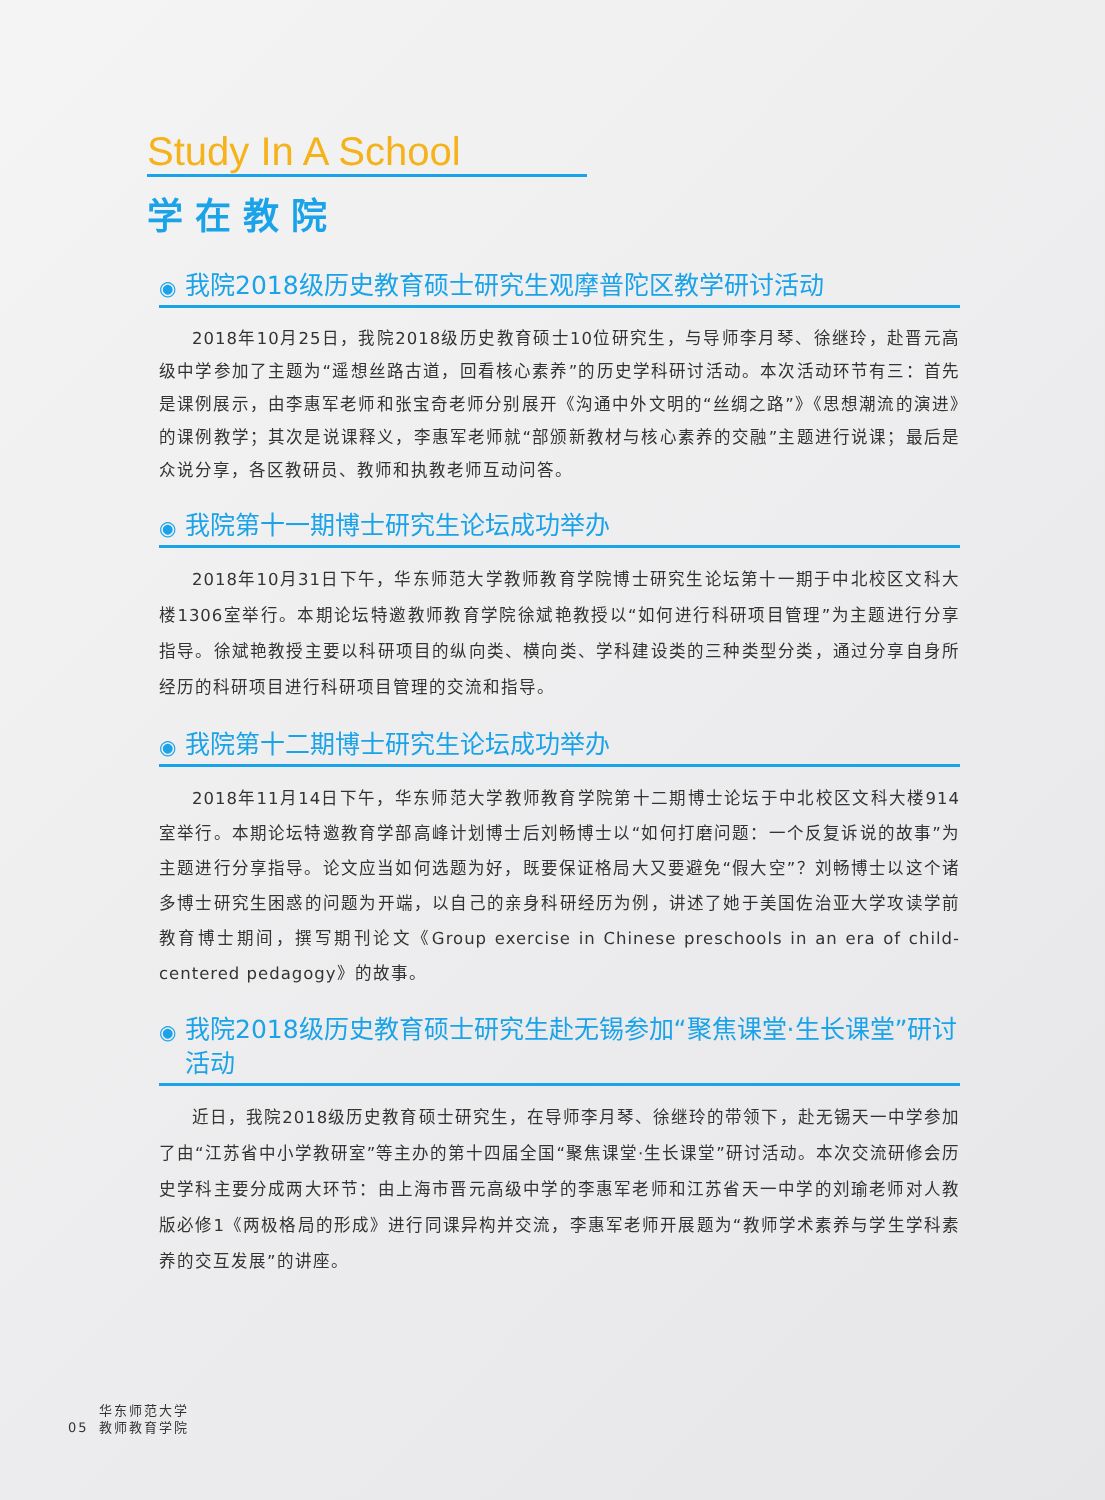Study In A School
学在教院
◉ 我院2018级历史教育硕士研究生观摩普陀区教学研讨活动
2018年10月25日，我院2018级历史教育硕士10位研究生，与导师李月琴、徐继玲，赴晋元高级中学参加了主题为“遥想丝路古道，回看核心素养”的历史学科研讨活动。本次活动环节有三：首先是课例展示，由李惠军老师和张宝奇老师分别展开《沟通中外文明的“丝绸之路”》《思想潮流的演进》的课例教学；其次是说课释义，李惠军老师就“部颁新教材与核心素养的交融”主题进行说课；最后是众说分享，各区教研员、教师和执教老师互动问答。
◉ 我院第十一期博士研究生论坛成功举办
2018年10月31日下午，华东师范大学教师教育学院博士研究生论坛第十一期于中北校区文科大楼1306室举行。本期论坛特邀教师教育学院徐斌艳教授以“如何进行科研项目管理”为主题进行分享指导。徐斌艳教授主要以科研项目的纵向类、横向类、学科建设类的三种类型分类，通过分享自身所经历的科研项目进行科研项目管理的交流和指导。
◉ 我院第十二期博士研究生论坛成功举办
2018年11月14日下午，华东师范大学教师教育学院第十二期博士论坛于中北校区文科大楼914室举行。本期论坛特邀教育学部高峰计划博士后刘畅博士以“如何打磨问题：一个反复诉说的故事”为主题进行分享指导。论文应当如何选题为好，既要保证格局大又要避免“假大空”？刘畅博士以这个诸多博士研究生困惑的问题为开端，以自己的亲身科研经历为例，讲述了她于美国佐治亚大学攻读学前教育博士期间，撰写期刊论文《Group exercise in Chinese preschools in an era of child-centered pedagogy》的故事。
◉ 我院2018级历史教育硕士研究生赴无锡参加“聚焦课堂·生长课堂”研讨活动
近日，我院2018级历史教育硕士研究生，在导师李月琴、徐继玲的带领下，赴无锡天一中学参加了由“江苏省中小学教研室”等主办的第十四届全国“聚焦课堂·生长课堂”研讨活动。本次交流研修会历史学科主要分成两大环节：由上海市晋元高级中学的李惠军老师和江苏省天一中学的刘瑜老师对人教版必修1《两极格局的形成》进行同课异构并交流，李惠军老师开展题为“教师学术素养与学生学科素养的交互发展”的讲座。
05
华东师范大学
教师教育学院